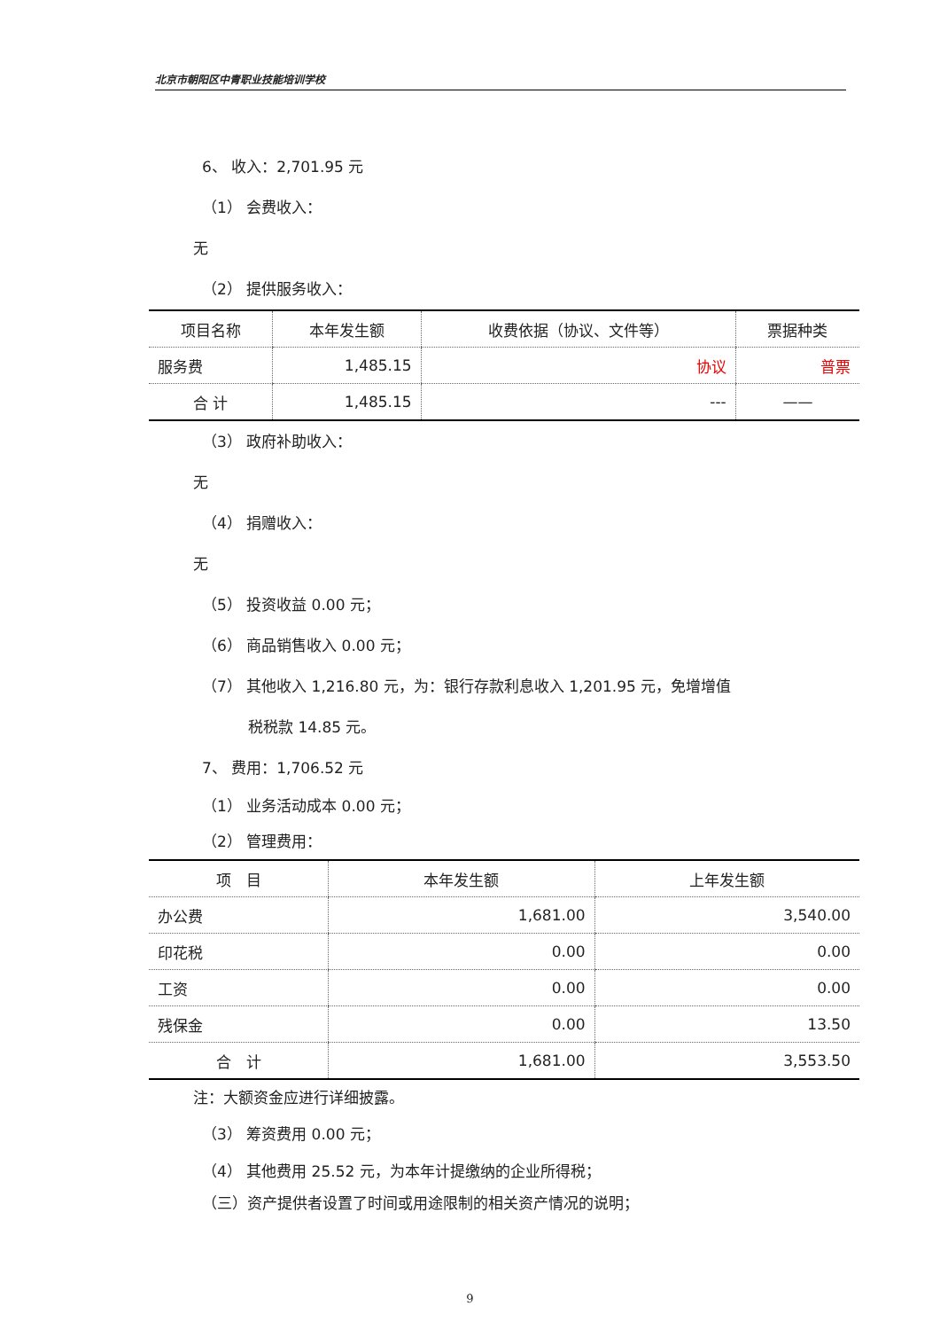北京市朝阳区中青职业技能培训学校
6、 收入：2,701.95 元
（1） 会费收入：
无
（2） 提供服务收入：
| 项目名称 | 本年发生额 | 收费依据（协议、文件等） | 票据种类 |
| --- | --- | --- | --- |
| 服务费 | 1,485.15 | 协议 | 普票 |
| 合 计 | 1,485.15 | --- | —— |
（3） 政府补助收入：
无
（4） 捐赠收入：
无
（5） 投资收益 0.00 元；
（6） 商品销售收入 0.00 元；
（7） 其他收入 1,216.80 元，为：银行存款利息收入 1,201.95 元，免增增值
税税款 14.85 元。
7、 费用：1,706.52 元
（1） 业务活动成本 0.00 元；
（2） 管理费用：
| 项 目 | 本年发生额 | 上年发生额 |
| --- | --- | --- |
| 办公费 | 1,681.00 | 3,540.00 |
| 印花税 | 0.00 | 0.00 |
| 工资 | 0.00 | 0.00 |
| 残保金 | 0.00 | 13.50 |
| 合 计 | 1,681.00 | 3,553.50 |
注：大额资金应进行详细披露。
（3） 筹资费用 0.00 元；
（4） 其他费用 25.52 元，为本年计提缴纳的企业所得税；
（三）资产提供者设置了时间或用途限制的相关资产情况的说明；
9